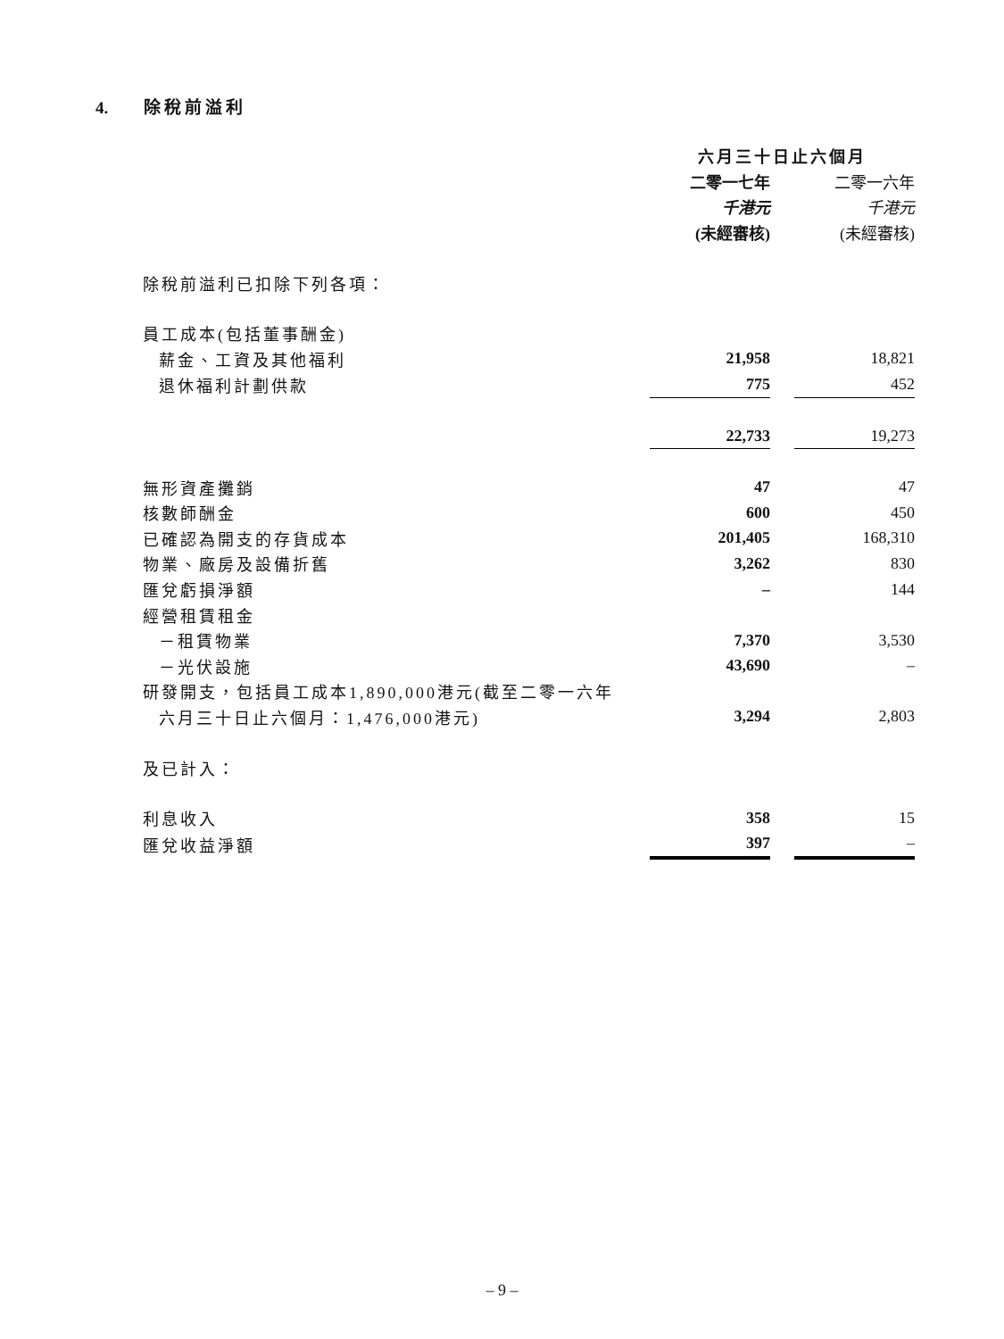4. 除稅前溢利
| | 六月三十日止六個月 | | |
| --- | --- | --- | --- |
| | 二零一七年 | | 二零一六年 |
| | 千港元 | | 千港元 |
| | (未經審核) | | (未經審核) |
| 除稅前溢利已扣除下列各項： | | | |
| 員工成本(包括董事酬金) | | | |
| 薪金、工資及其他福利 | 21,958 | | 18,821 |
| 退休福利計劃供款 | 775 | | 452 |
| | 22,733 | | 19,273 |
| 無形資產攤銷 | 47 | | 47 |
| 核數師酬金 | 600 | | 450 |
| 已確認為開支的存貨成本 | 201,405 | | 168,310 |
| 物業、廠房及設備折舊 | 3,262 | | 830 |
| 匯兌虧損淨額 | – | | 144 |
| 經營租賃租金 | | | |
| －租賃物業 | 7,370 | | 3,530 |
| －光伏設施 | 43,690 | | – |
| 研發開支，包括員工成本1,890,000港元(截至二零一六年 | | | |
| 六月三十日止六個月：1,476,000港元) | 3,294 | | 2,803 |
| 及已計入： | | | |
| 利息收入 | 358 | | 15 |
| 匯兌收益淨額 | 397 | | – |
– 9 –